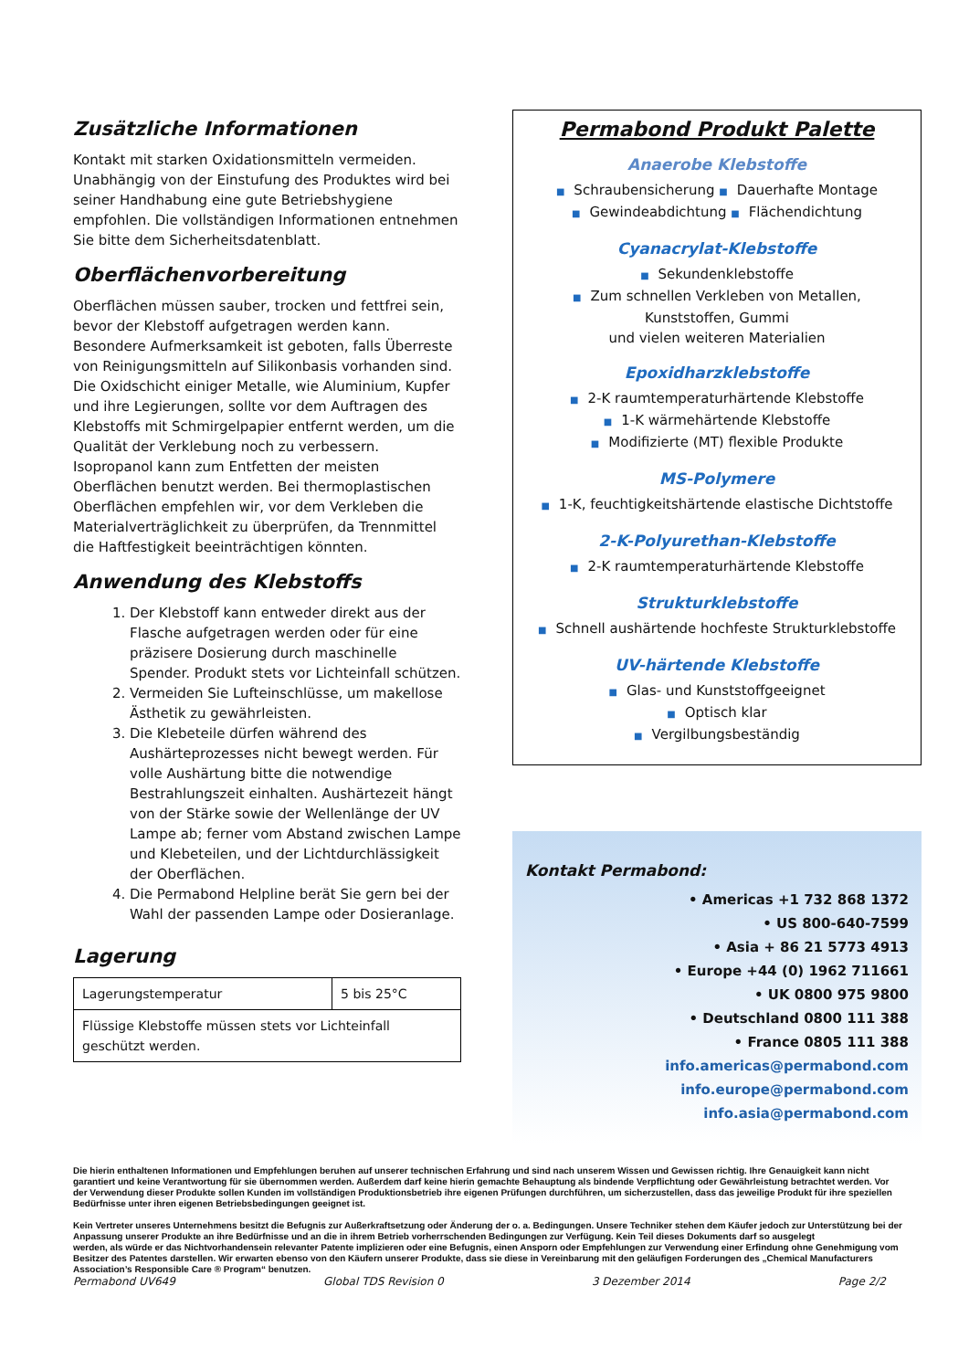Zusätzliche Informationen
Kontakt mit starken Oxidationsmitteln vermeiden. Unabhängig von der Einstufung des Produktes wird bei seiner Handhabung eine gute Betriebshygiene empfohlen. Die vollständigen Informationen entnehmen Sie bitte dem Sicherheitsdatenblatt.
Oberflächenvorbereitung
Oberflächen müssen sauber, trocken und fettfrei sein, bevor der Klebstoff aufgetragen werden kann. Besondere Aufmerksamkeit ist geboten, falls Überreste von Reinigungsmitteln auf Silikonbasis vorhanden sind. Die Oxidschicht einiger Metalle, wie Aluminium, Kupfer und ihre Legierungen, sollte vor dem Auftragen des Klebstoffs mit Schmirgelpapier entfernt werden, um die Qualität der Verklebung noch zu verbessern. Isopropanol kann zum Entfetten der meisten Oberflächen benutzt werden. Bei thermoplastischen Oberflächen empfehlen wir, vor dem Verkleben die Materialverträglichkeit zu überprüfen, da Trennmittel die Haftfestigkeit beeinträchtigen könnten.
Anwendung des Klebstoffs
1. Der Klebstoff kann entweder direkt aus der Flasche aufgetragen werden oder für eine präzisere Dosierung durch maschinelle Spender. Produkt stets vor Lichteinfall schützen.
2. Vermeiden Sie Lufteinschlüsse, um makellose Ästhetik zu gewährleisten.
3. Die Klebeteile dürfen während des Aushärteprozesses nicht bewegt werden. Für volle Aushärtung bitte die notwendige Bestrahlungszeit einhalten. Aushärtezeit hängt von der Stärke sowie der Wellenlänge der UV Lampe ab; ferner vom Abstand zwischen Lampe und Klebeteilen, und der Lichtdurchlässigkeit der Oberflächen.
4. Die Permabond Helpline berät Sie gern bei der Wahl der passenden Lampe oder Dosieranlage.
Lagerung
| Lagerungstemperatur | 5 bis 25°C |
| Flüssige Klebstoffe müssen stets vor Lichteinfall geschützt werden. | |
Permabond Produkt Palette
Anaerobe Klebstoffe
■ Schraubensicherung ■ Dauerhafte Montage
■ Gewindeabdichtung ■ Flächendichtung
Cyanacrylat-Klebstoffe
■ Sekundenklebstoffe
■ Zum schnellen Verkleben von Metallen, Kunststoffen, Gummi
und vielen weiteren Materialien
Epoxidharzklebstoffe
■ 2-K raumtemperaturhärtende Klebstoffe
■ 1-K wärmehärtende Klebstoffe
■ Modifizierte (MT) flexible Produkte
MS-Polymere
■ 1-K, feuchtigkeitshärtende elastische Dichtstoffe
2-K-Polyurethan-Klebstoffe
■ 2-K raumtemperaturhärtende Klebstoffe
Strukturklebstoffe
■ Schnell aushärtende hochfeste Strukturklebstoffe
UV-härtende Klebstoffe
■ Glas- und Kunststoffgeeignet
■ Optisch klar
■ Vergilbungsbeständig
Kontakt Permabond:
• Americas +1 732 868 1372
• US 800-640-7599
• Asia + 86 21 5773 4913
• Europe +44 (0) 1962 711661
• UK 0800 975 9800
• Deutschland 0800 111 388
• France 0805 111 388
info.americas@permabond.com
info.europe@permabond.com
info.asia@permabond.com
Die hierin enthaltenen Informationen und Empfehlungen beruhen auf unserer technischen Erfahrung und sind nach unserem Wissen und Gewissen richtig. Ihre Genauigkeit kann nicht garantiert und keine Verantwortung für sie übernommen werden. Außerdem darf keine hierin gemachte Behauptung als bindende Verpflichtung oder Gewährleistung betrachtet werden. Vor der Verwendung dieser Produkte sollen Kunden im vollständigen Produktionsbetrieb ihre eigenen Prüfungen durchführen, um sicherzustellen, dass das jeweilige Produkt für ihre speziellen Bedürfnisse unter ihren eigenen Betriebsbedingungen geeignet ist.
Kein Vertreter unseres Unternehmens besitzt die Befugnis zur Außerkraftsetzung oder Änderung der o. a. Bedingungen. Unsere Techniker stehen dem Käufer jedoch zur Unterstützung bei der Anpassung unserer Produkte an ihre Bedürfnisse und an die in ihrem Betrieb vorherrschenden Bedingungen zur Verfügung. Kein Teil dieses Dokuments darf so ausgelegt
werden, als würde er das Nichtvorhandensein relevanter Patente implizieren oder eine Befugnis, einen Ansporn oder Empfehlungen zur Verwendung einer Erfindung ohne Genehmigung vom Besitzer des Patentes darstellen. Wir erwarten ebenso von den Käufern unserer Produkte, dass sie diese in Vereinbarung mit den geläufigen Forderungen des „Chemical Manufacturers Association’s Responsible Care ® Program“ benutzen.
Permabond UV649 Global TDS Revision 0 3 Dezember 2014 Page 2/2